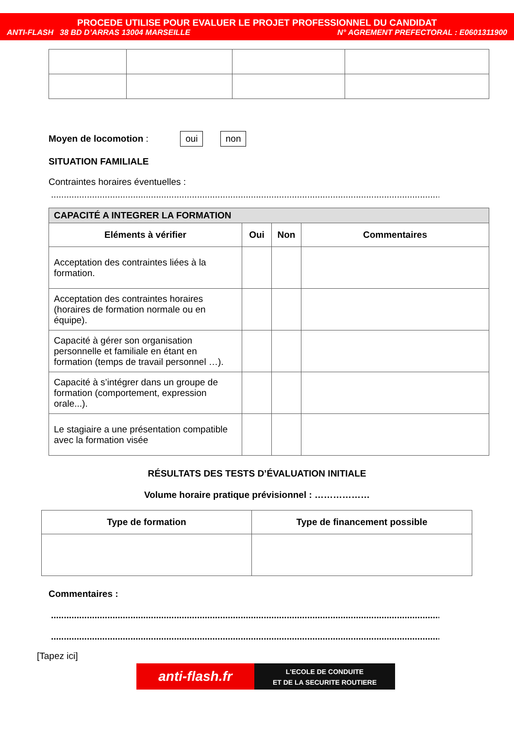PROCEDE UTILISE POUR EVALUER LE PROJET PROFESSIONNEL DU CANDIDAT
ANTI-FLASH 38 BD D’ARRAS 13004 MARSEILLE N° AGREMENT PREFECTORAL : E0601311900
Moyen de locomotion : oui non
SITUATION FAMILIALE
Contraintes horaires éventuelles :
........................................................................................................................................................
| CAPACITÉ A INTEGRER LA FORMATION | | | |
| --- | --- | --- | --- |
| Eléments à vérifier | Oui | Non | Commentaires |
| Acceptation des contraintes liées à la formation. | | | |
| Acceptation des contraintes horaires (horaires de formation normale ou en équipe). | | | |
| Capacité à gérer son organisation personnelle et familiale en étant en formation (temps de travail personnel …). | | | |
| Capacité à s’intégrer dans un groupe de formation (comportement, expression orale...). | | | |
| Le stagiaire a une présentation compatible avec la formation visée | | | |
RÉSULTATS DES TESTS D’ÉVALUATION INITIALE
Volume horaire pratique prévisionnel : ………………
| Type de formation | Type de financement possible |
| --- | --- |
Commentaires :
........................................................................................................................................................
........................................................................................................................................................
[Tapez ici]
anti-flash.fr
L'ECOLE DE CONDUITE
ET DE LA SECURITE ROUTIERE